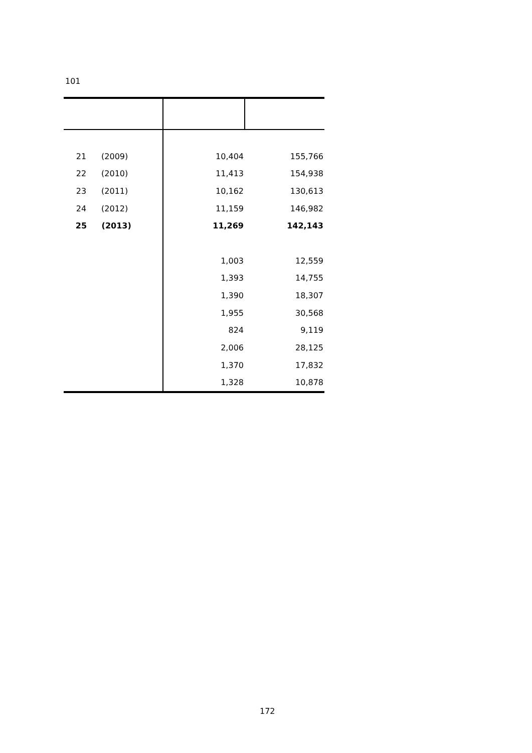101
| 21 (2009) | 10,404 | 155,766 |
| 22 (2010) | 11,413 | 154,938 |
| 23 (2011) | 10,162 | 130,613 |
| 24 (2012) | 11,159 | 146,982 |
| 25 (2013) | 11,269 | 142,143 |
| | 1,003 | 12,559 |
| | 1,393 | 14,755 |
| | 1,390 | 18,307 |
| | 1,955 | 30,568 |
| | 824 | 9,119 |
| | 2,006 | 28,125 |
| | 1,370 | 17,832 |
| | 1,328 | 10,878 |
172